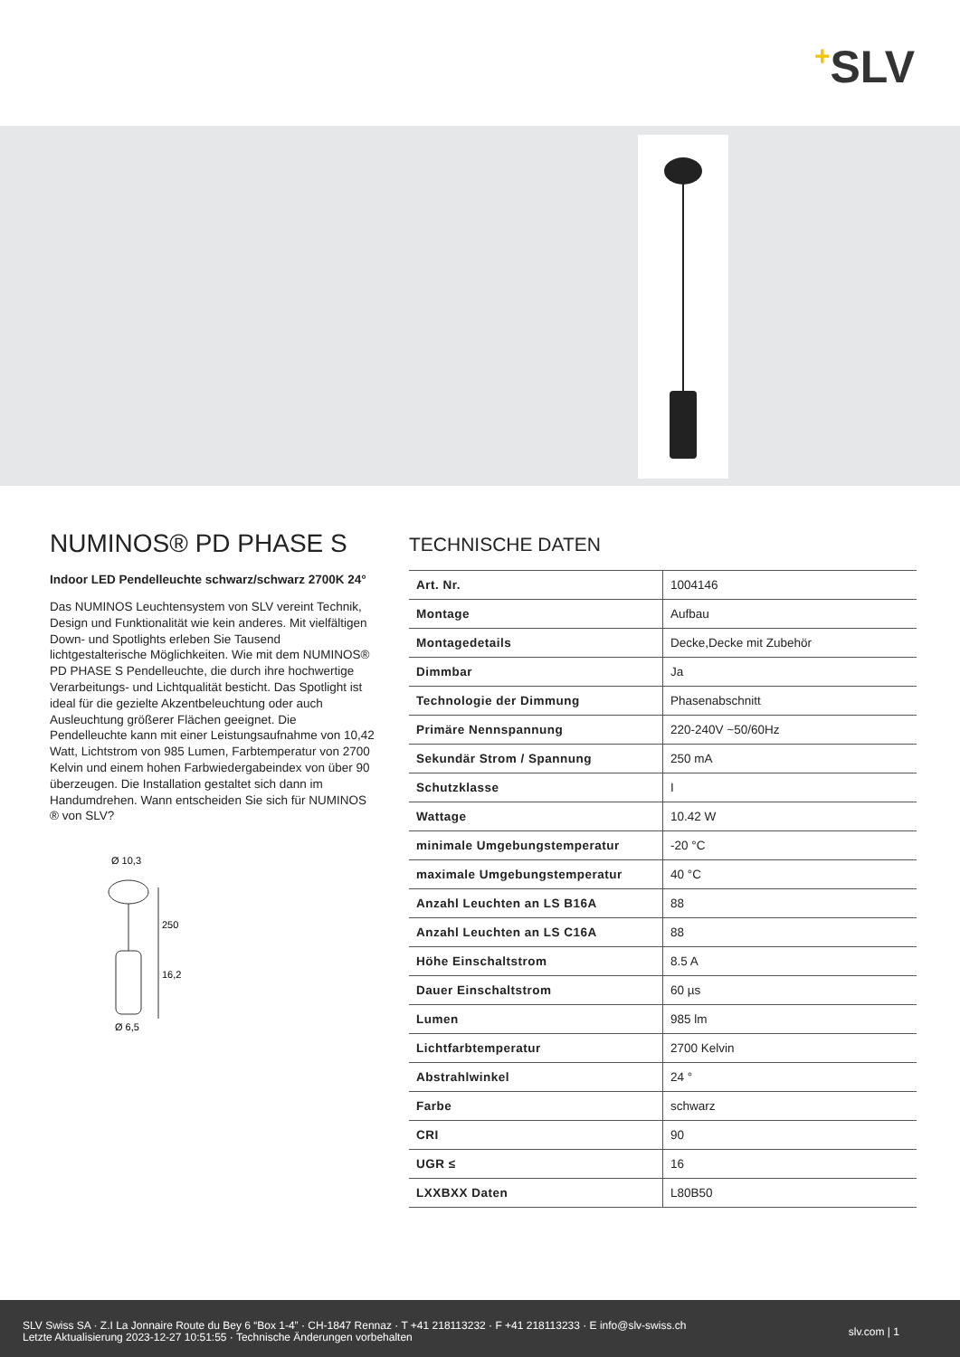+SLV
NUMINOS® PD PHASE S
Indoor LED Pendelleuchte schwarz/schwarz 2700K 24°
Das NUMINOS Leuchtensystem von SLV vereint Technik, Design und Funktionalität wie kein anderes. Mit vielfältigen Down- und Spotlights erleben Sie Tausend lichtgestalterische Möglichkeiten. Wie mit dem NUMINOS® PD PHASE S Pendelleuchte, die durch ihre hochwertige Verarbeitungs- und Lichtqualität besticht. Das Spotlight ist ideal für die gezielte Akzentbeleuchtung oder auch Ausleuchtung größerer Flächen geeignet. Die Pendelleuchte kann mit einer Leistungsaufnahme von 10,42 Watt, Lichtstrom von 985 Lumen, Farbtemperatur von 2700 Kelvin und einem hohen Farbwiedergabeindex von über 90 überzeugen. Die Installation gestaltet sich dann im Handumdrehen. Wann entscheiden Sie sich für NUMINOS ® von SLV?
Ø 10,3
250
16,2
Ø 6,5
TECHNISCHE DATEN
| Art. Nr. | 1004146 |
| Montage | Aufbau |
| Montagedetails | Decke,Decke mit Zubehör |
| Dimmbar | Ja |
| Technologie der Dimmung | Phasenabschnitt |
| Primäre Nennspannung | 220-240V ~50/60Hz |
| Sekundär Strom / Spannung | 250 mA |
| Schutzklasse | I |
| Wattage | 10.42 W |
| minimale Umgebungstemperatur | -20 °C |
| maximale Umgebungstemperatur | 40 °C |
| Anzahl Leuchten an LS B16A | 88 |
| Anzahl Leuchten an LS C16A | 88 |
| Höhe Einschaltstrom | 8.5 A |
| Dauer Einschaltstrom | 60 µs |
| Lumen | 985 lm |
| Lichtfarbtemperatur | 2700 Kelvin |
| Abstrahlwinkel | 24 ° |
| Farbe | schwarz |
| CRI | 90 |
| UGR ≤ | 16 |
| LXXBXX Daten | L80B50 |
SLV Swiss SA · Z.I La Jonnaire Route du Bey 6 “Box 1-4” · CH-1847 Rennaz · T +41 218113232 · F +41 218113233 · E info@slv-swiss.ch
Letzte Aktualisierung 2023-12-27 10:51:55 · Technische Änderungen vorbehalten
slv.com | 1